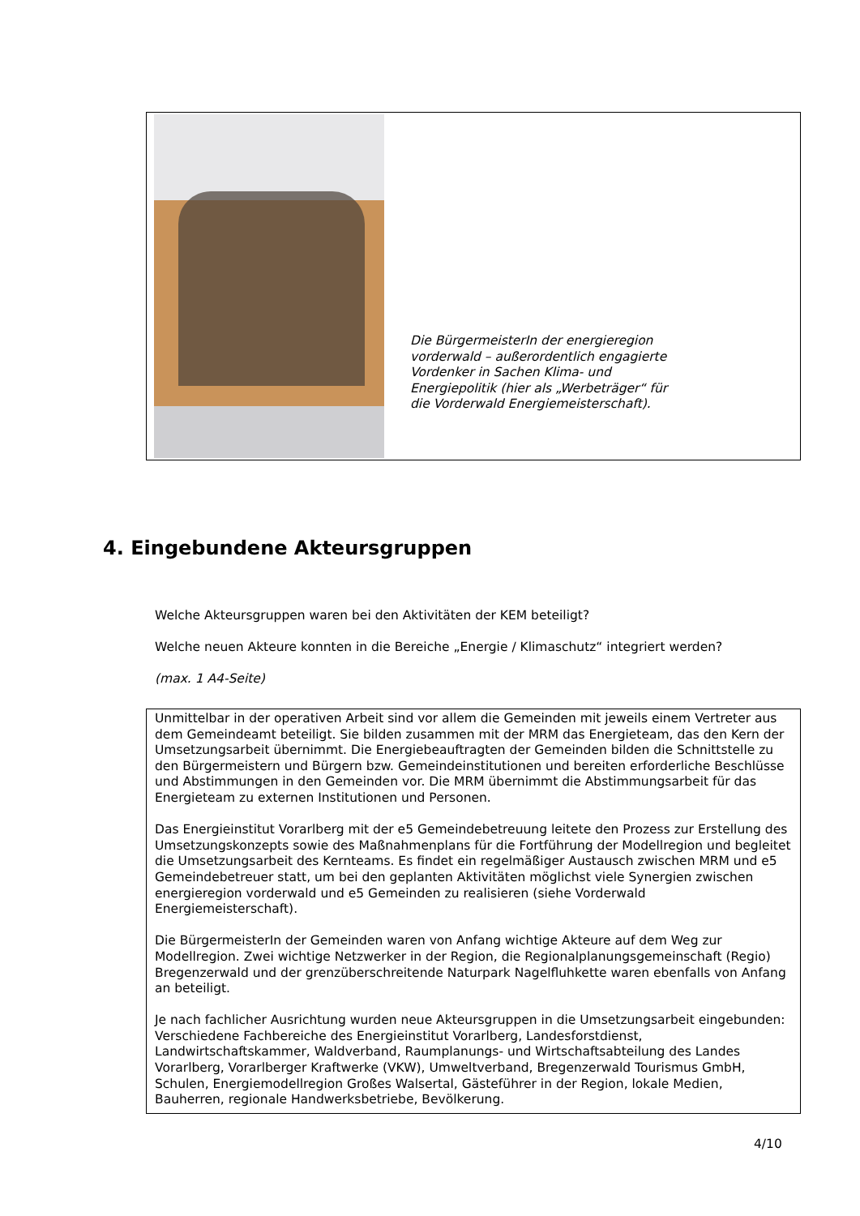Die BürgermeisterIn der energieregion vorderwald – außerordentlich engagierte Vordenker in Sachen Klima- und Energiepolitik (hier als „Werbeträger“ für die Vorderwald Energiemeisterschaft).
4. Eingebundene Akteursgruppen
Welche Akteursgruppen waren bei den Aktivitäten der KEM beteiligt?
Welche neuen Akteure konnten in die Bereiche „Energie / Klimaschutz“ integriert werden?
(max. 1 A4-Seite)
Unmittelbar in der operativen Arbeit sind vor allem die Gemeinden mit jeweils einem Vertreter aus dem Gemeindeamt beteiligt. Sie bilden zusammen mit der MRM das Energieteam, das den Kern der Umsetzungsarbeit übernimmt. Die Energiebeauftragten der Gemeinden bilden die Schnittstelle zu den Bürgermeistern und Bürgern bzw. Gemeindeinstitutionen und bereiten erforderliche Beschlüsse und Abstimmungen in den Gemeinden vor. Die MRM übernimmt die Abstimmungsarbeit für das Energieteam zu externen Institutionen und Personen.
Das Energieinstitut Vorarlberg mit der e5 Gemeindebetreuung leitete den Prozess zur Erstellung des Umsetzungskonzepts sowie des Maßnahmenplans für die Fortführung der Modellregion und begleitet die Umsetzungsarbeit des Kernteams. Es findet ein regelmäßiger Austausch zwischen MRM und e5 Gemeindebetreuer statt, um bei den geplanten Aktivitäten möglichst viele Synergien zwischen energieregion vorderwald und e5 Gemeinden zu realisieren (siehe Vorderwald Energiemeisterschaft).
Die BürgermeisterIn der Gemeinden waren von Anfang wichtige Akteure auf dem Weg zur Modellregion. Zwei wichtige Netzwerker in der Region, die Regionalplanungsgemeinschaft (Regio) Bregenzerwald und der grenzüberschreitende Naturpark Nagelfluhkette waren ebenfalls von Anfang an beteiligt.
Je nach fachlicher Ausrichtung wurden neue Akteursgruppen in die Umsetzungsarbeit eingebunden: Verschiedene Fachbereiche des Energieinstitut Vorarlberg, Landesforstdienst, Landwirtschaftskammer, Waldverband, Raumplanungs- und Wirtschaftsabteilung des Landes Vorarlberg, Vorarlberger Kraftwerke (VKW), Umweltverband, Bregenzerwald Tourismus GmbH, Schulen, Energiemodellregion Großes Walsertal, Gästeführer in der Region, lokale Medien, Bauherren, regionale Handwerksbetriebe, Bevölkerung.
4/10